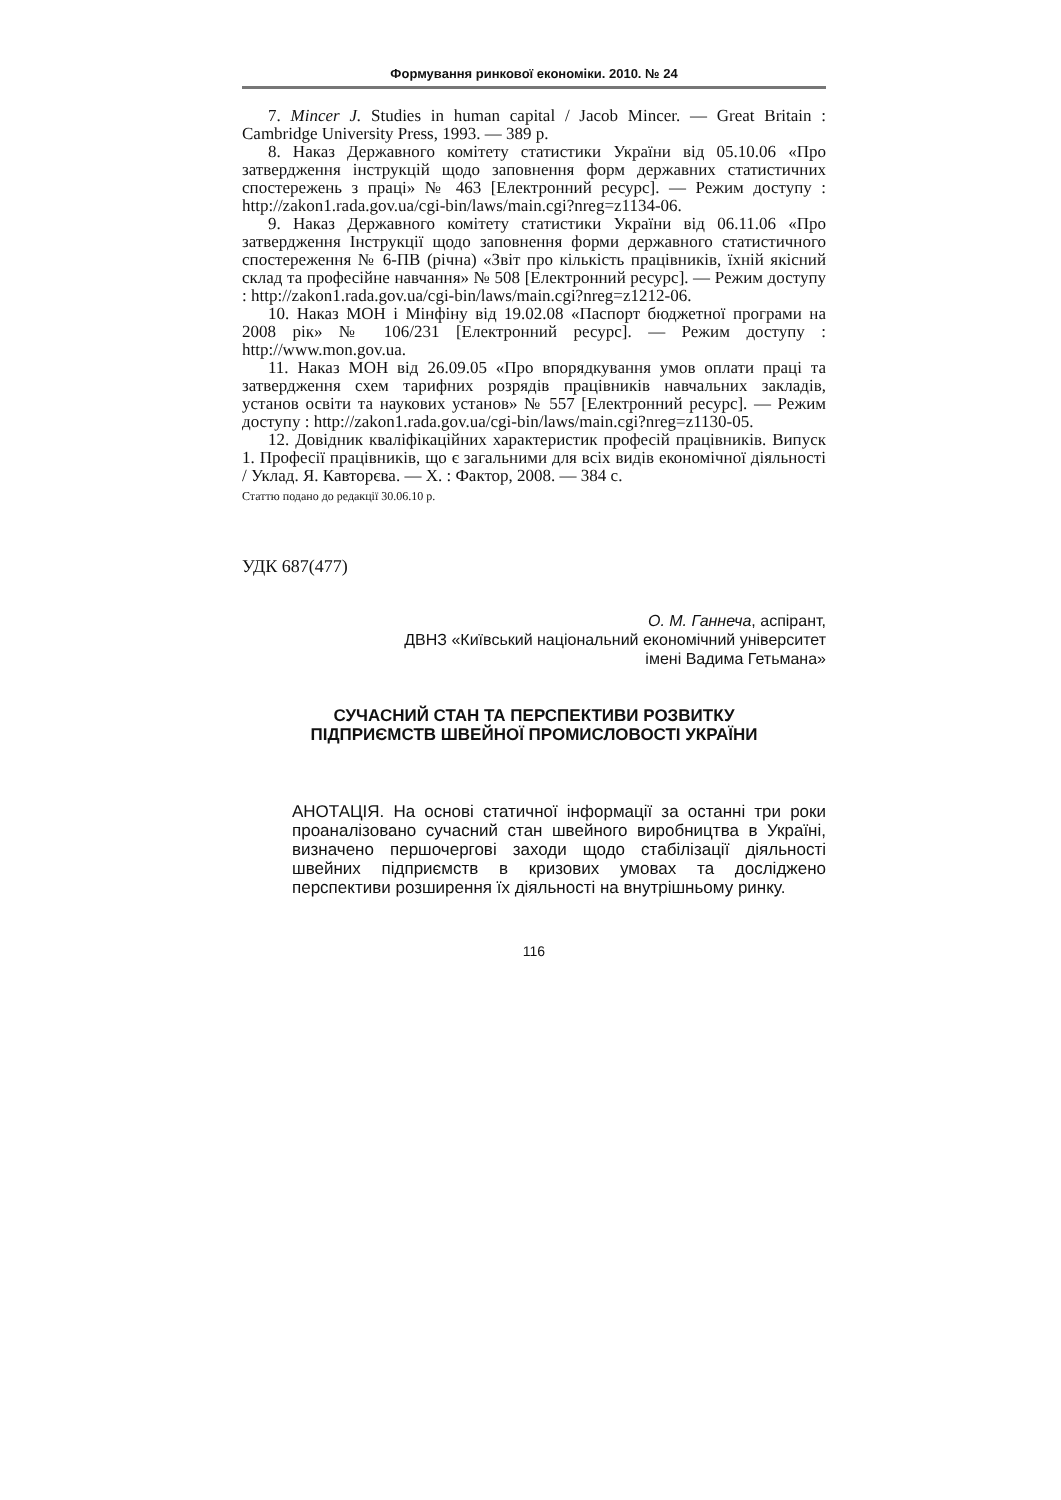Формування ринкової економіки. 2010. № 24
7. Mincer J. Studies in human capital / Jacob Mincer. — Great Britain : Cambridge University Press, 1993. — 389 p.
8. Наказ Державного комітету статистики України від 05.10.06 «Про затвердження інструкцій щодо заповнення форм державних статистичних спостережень з праці» № 463 [Електронний ресурс]. — Режим доступу : http://zakon1.rada.gov.ua/cgi-bin/laws/main.cgi?nreg=z1134-06.
9. Наказ Державного комітету статистики України від 06.11.06 «Про затвердження Інструкції щодо заповнення форми державного статистичного спостереження № 6-ПВ (річна) «Звіт про кількість працівників, їхній якісний склад та професійне навчання» № 508 [Електронний ресурс]. — Режим доступу : http://zakon1.rada.gov.ua/cgi-bin/laws/main.cgi?nreg=z1212-06.
10. Наказ МОН і Мінфіну від 19.02.08 «Паспорт бюджетної програми на 2008 рік» № 106/231 [Електронний ресурс]. — Режим доступу : http://www.mon.gov.ua.
11. Наказ МОН від 26.09.05 «Про впорядкування умов оплати праці та затвердження схем тарифних розрядів працівників навчальних закладів, установ освіти та наукових установ» № 557 [Електронний ресурс]. — Режим доступу : http://zakon1.rada.gov.ua/cgi-bin/laws/main.cgi?nreg=z1130-05.
12. Довідник кваліфікаційних характеристик професій працівників. Випуск 1. Професії працівників, що є загальними для всіх видів економічної діяльності / Уклад. Я. Кавторєва. — Х. : Фактор, 2008. — 384 с.
Статтю подано до редакції 30.06.10 р.
УДК 687(477)
О. М. Ганнеча, аспірант,
ДВНЗ «Київський національний економічний університет
імені Вадима Гетьмана»
СУЧАСНИЙ СТАН ТА ПЕРСПЕКТИВИ РОЗВИТКУ
ПІДПРИЄМСТВ ШВЕЙНОЇ ПРОМИСЛОВОСТІ УКРАЇНИ
АНОТАЦІЯ. На основі статичної інформації за останні три роки проаналізовано сучасний стан швейного виробництва в Україні, визначено першочергові заходи щодо стабілізації діяльності швейних підприємств в кризових умовах та досліджено перспективи розширення їх діяльності на внутрішньому ринку.
116